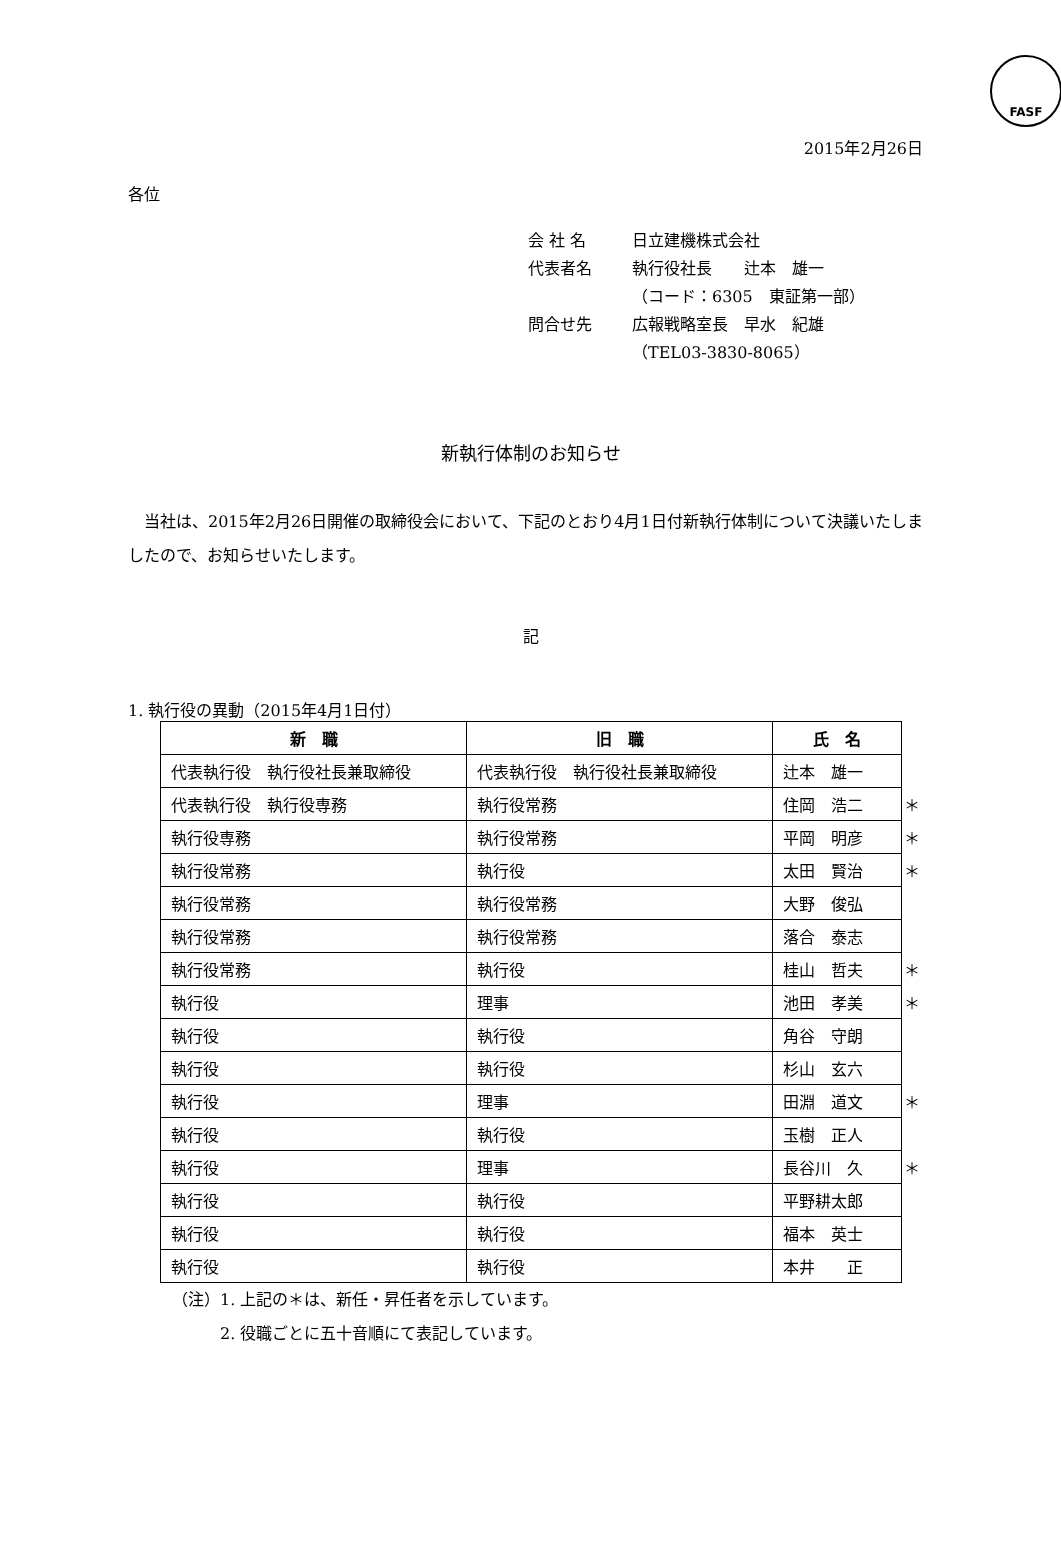FASF
2015年2月26日
各位
会 社 名 日立建機株式会社
代表者名 執行役社長　　辻本　雄一
（コード：6305　東証第一部）
問合せ先 広報戦略室長　早水　紀雄
（TEL03-3830-8065）
新執行体制のお知らせ
当社は、2015年2月26日開催の取締役会において、下記のとおり4月1日付新執行体制について決議いたしましたので、お知らせいたします。
記
1. 執行役の異動（2015年4月1日付）
| 新 職 | 旧 職 | 氏 名 | |
| 代表執行役 執行役社長兼取締役 | 代表執行役 執行役社長兼取締役 | 辻本 雄一 | |
| 代表執行役 執行役専務 | 執行役常務 | 住岡 浩二 | ＊ |
| 執行役専務 | 執行役常務 | 平岡 明彦 | ＊ |
| 執行役常務 | 執行役 | 太田 賢治 | ＊ |
| 執行役常務 | 執行役常務 | 大野 俊弘 | |
| 執行役常務 | 執行役常務 | 落合 泰志 | |
| 執行役常務 | 執行役 | 桂山 哲夫 | ＊ |
| 執行役 | 理事 | 池田 孝美 | ＊ |
| 執行役 | 執行役 | 角谷 守朗 | |
| 執行役 | 執行役 | 杉山 玄六 | |
| 執行役 | 理事 | 田淵 道文 | ＊ |
| 執行役 | 執行役 | 玉樹 正人 | |
| 執行役 | 理事 | 長谷川 久 | ＊ |
| 執行役 | 執行役 | 平野耕太郎 | |
| 執行役 | 執行役 | 福本 英士 | |
| 執行役 | 執行役 | 本井 正 | |
（注）1. 上記の＊は、新任・昇任者を示しています。
　　　2. 役職ごとに五十音順にて表記しています。